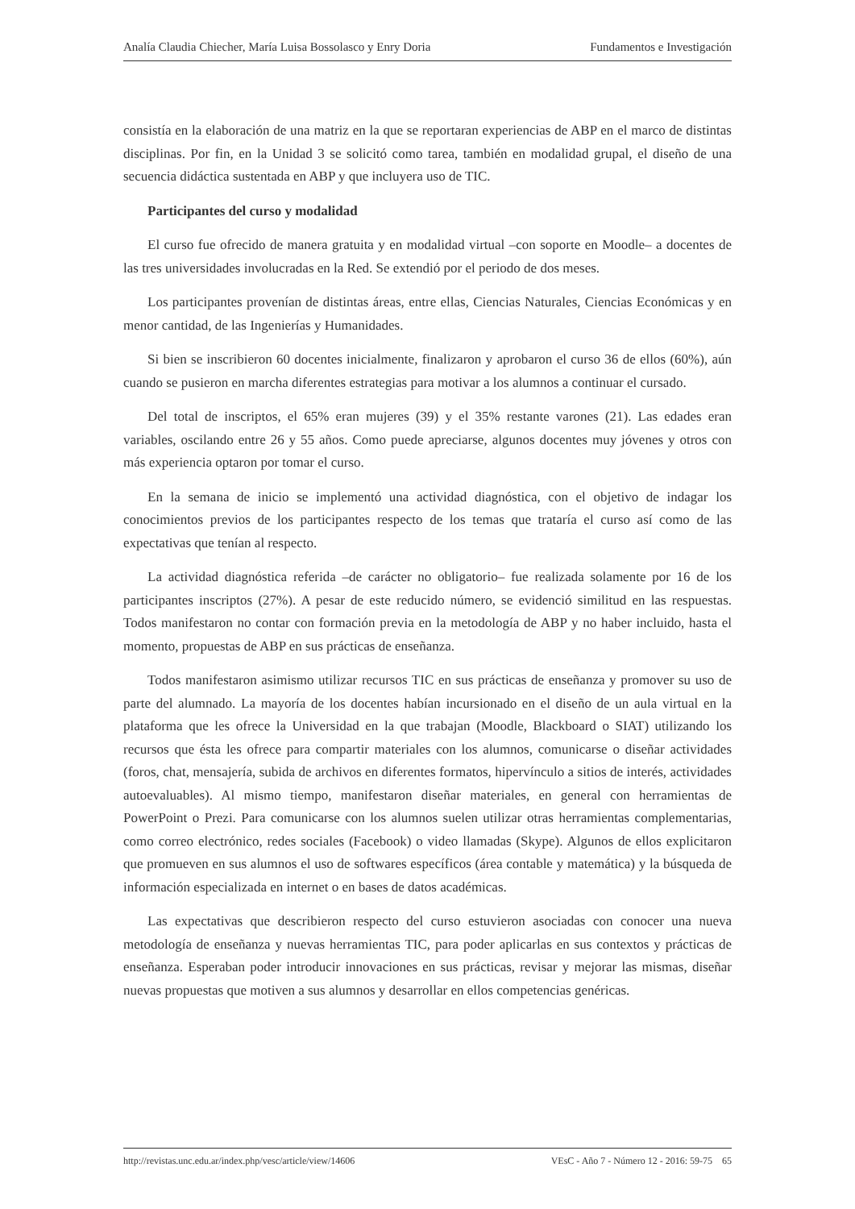Analía Claudia Chiecher, María Luisa Bossolasco y Enry Doria Fundamentos e Investigación
consistía en la elaboración de una matriz en la que se reportaran experiencias de ABP en el marco de distintas disciplinas. Por fin, en la Unidad 3 se solicitó como tarea, también en modalidad grupal, el diseño de una secuencia didáctica sustentada en ABP y que incluyera uso de TIC.
Participantes del curso y modalidad
El curso fue ofrecido de manera gratuita y en modalidad virtual –con soporte en Moodle– a docentes de las tres universidades involucradas en la Red. Se extendió por el periodo de dos meses.
Los participantes provenían de distintas áreas, entre ellas, Ciencias Naturales, Ciencias Económicas y en menor cantidad, de las Ingenierías y Humanidades.
Si bien se inscribieron 60 docentes inicialmente, finalizaron y aprobaron el curso 36 de ellos (60%), aún cuando se pusieron en marcha diferentes estrategias para motivar a los alumnos a continuar el cursado.
Del total de inscriptos, el 65% eran mujeres (39) y el 35% restante varones (21). Las edades eran variables, oscilando entre 26 y 55 años. Como puede apreciarse, algunos docentes muy jóvenes y otros con más experiencia optaron por tomar el curso.
En la semana de inicio se implementó una actividad diagnóstica, con el objetivo de indagar los conocimientos previos de los participantes respecto de los temas que trataría el curso así como de las expectativas que tenían al respecto.
La actividad diagnóstica referida –de carácter no obligatorio– fue realizada solamente por 16 de los participantes inscriptos (27%). A pesar de este reducido número, se evidenció similitud en las respuestas. Todos manifestaron no contar con formación previa en la metodología de ABP y no haber incluido, hasta el momento, propuestas de ABP en sus prácticas de enseñanza.
Todos manifestaron asimismo utilizar recursos TIC en sus prácticas de enseñanza y promover su uso de parte del alumnado. La mayoría de los docentes habían incursionado en el diseño de un aula virtual en la plataforma que les ofrece la Universidad en la que trabajan (Moodle, Blackboard o SIAT) utilizando los recursos que ésta les ofrece para compartir materiales con los alumnos, comunicarse o diseñar actividades (foros, chat, mensajería, subida de archivos en diferentes formatos, hipervínculo a sitios de interés, actividades autoevaluables). Al mismo tiempo, manifestaron diseñar materiales, en general con herramientas de PowerPoint o Prezi. Para comunicarse con los alumnos suelen utilizar otras herramientas complementarias, como correo electrónico, redes sociales (Facebook) o video llamadas (Skype). Algunos de ellos explicitaron que promueven en sus alumnos el uso de softwares específicos (área contable y matemática) y la búsqueda de información especializada en internet o en bases de datos académicas.
Las expectativas que describieron respecto del curso estuvieron asociadas con conocer una nueva metodología de enseñanza y nuevas herramientas TIC, para poder aplicarlas en sus contextos y prácticas de enseñanza. Esperaban poder introducir innovaciones en sus prácticas, revisar y mejorar las mismas, diseñar nuevas propuestas que motiven a sus alumnos y desarrollar en ellos competencias genéricas.
http://revistas.unc.edu.ar/index.php/vesc/article/view/14606 VEsC - Año 7 - Número 12 - 2016: 59-75 65